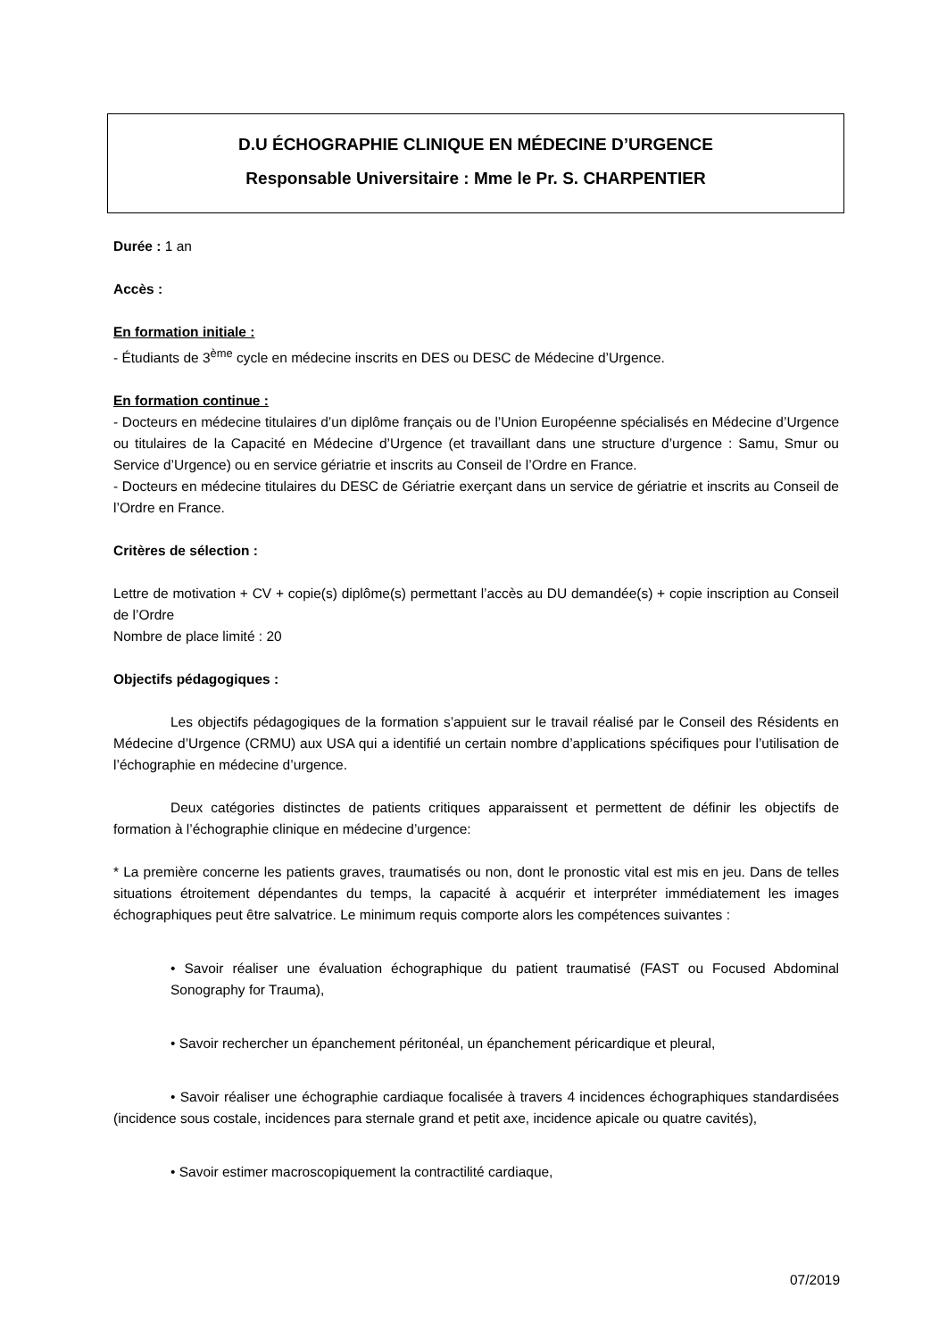D.U ÉCHOGRAPHIE CLINIQUE EN MÉDECINE D’URGENCE
Responsable Universitaire : Mme le Pr. S. CHARPENTIER
Durée : 1 an
Accès :
En formation initiale :
- Étudiants de 3<sup>ème</sup> cycle en médecine inscrits en DES ou DESC de Médecine d’Urgence.
En formation continue :
- Docteurs en médecine titulaires d’un diplôme français ou de l’Union Européenne spécialisés en Médecine d’Urgence ou titulaires de la Capacité en Médecine d’Urgence (et travaillant dans une structure d’urgence : Samu, Smur ou Service d’Urgence) ou en service gériatrie et inscrits au Conseil de l’Ordre en France.
- Docteurs en médecine titulaires du DESC de Gériatrie exerçant dans un service de gériatrie et inscrits au Conseil de l’Ordre en France.
Critères de sélection :
Lettre de motivation + CV + copie(s) diplôme(s) permettant l’accès au DU demandée(s) + copie inscription au Conseil de l’Ordre
Nombre de place limité : 20
Objectifs pédagogiques :
Les objectifs pédagogiques de la formation s’appuient sur le travail réalisé par le Conseil des Résidents en Médecine d’Urgence (CRMU) aux USA qui a identifié un certain nombre d’applications spécifiques pour l’utilisation de l’échographie en médecine d’urgence.
Deux catégories distinctes de patients critiques apparaissent et permettent de définir les objectifs de formation à l’échographie clinique en médecine d’urgence:
* La première concerne les patients graves, traumatisés ou non, dont le pronostic vital est mis en jeu. Dans de telles situations étroitement dépendantes du temps, la capacité à acquérir et interpréter immédiatement les images échographiques peut être salvatrice. Le minimum requis comporte alors les compétences suivantes :
• Savoir réaliser une évaluation échographique du patient traumatisé (FAST ou Focused Abdominal Sonography for Trauma),
• Savoir rechercher un épanchement péritonéal, un épanchement péricardique et pleural,
• Savoir réaliser une échographie cardiaque focalisée à travers 4 incidences échographiques standardisées (incidence sous costale, incidences para sternale grand et petit axe, incidence apicale ou quatre cavités),
• Savoir estimer macroscopiquement la contractilité cardiaque,
07/2019